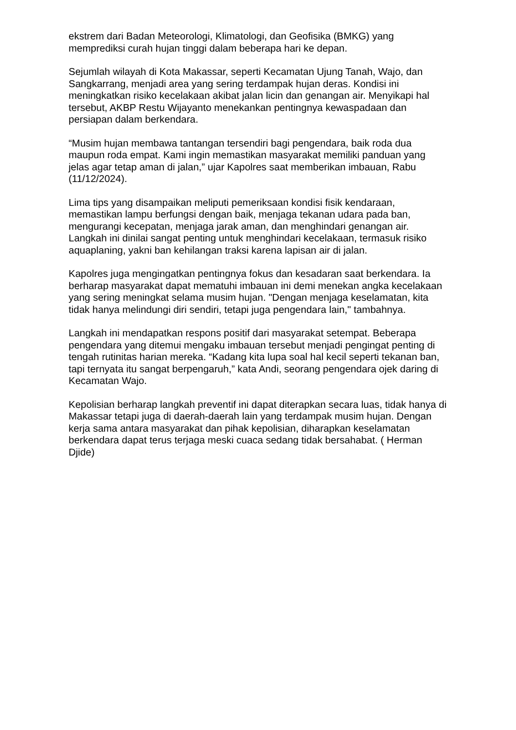ekstrem dari Badan Meteorologi, Klimatologi, dan Geofisika (BMKG) yang memprediksi curah hujan tinggi dalam beberapa hari ke depan.
Sejumlah wilayah di Kota Makassar, seperti Kecamatan Ujung Tanah, Wajo, dan Sangkarrang, menjadi area yang sering terdampak hujan deras. Kondisi ini meningkatkan risiko kecelakaan akibat jalan licin dan genangan air. Menyikapi hal tersebut, AKBP Restu Wijayanto menekankan pentingnya kewaspadaan dan persiapan dalam berkendara.
“Musim hujan membawa tantangan tersendiri bagi pengendara, baik roda dua maupun roda empat. Kami ingin memastikan masyarakat memiliki panduan yang jelas agar tetap aman di jalan,” ujar Kapolres saat memberikan imbauan, Rabu (11/12/2024).
Lima tips yang disampaikan meliputi pemeriksaan kondisi fisik kendaraan, memastikan lampu berfungsi dengan baik, menjaga tekanan udara pada ban, mengurangi kecepatan, menjaga jarak aman, dan menghindari genangan air. Langkah ini dinilai sangat penting untuk menghindari kecelakaan, termasuk risiko aquaplaning, yakni ban kehilangan traksi karena lapisan air di jalan.
Kapolres juga mengingatkan pentingnya fokus dan kesadaran saat berkendara. Ia berharap masyarakat dapat mematuhi imbauan ini demi menekan angka kecelakaan yang sering meningkat selama musim hujan. "Dengan menjaga keselamatan, kita tidak hanya melindungi diri sendiri, tetapi juga pengendara lain," tambahnya.
Langkah ini mendapatkan respons positif dari masyarakat setempat. Beberapa pengendara yang ditemui mengaku imbauan tersebut menjadi pengingat penting di tengah rutinitas harian mereka. “Kadang kita lupa soal hal kecil seperti tekanan ban, tapi ternyata itu sangat berpengaruh,” kata Andi, seorang pengendara ojek daring di Kecamatan Wajo.
Kepolisian berharap langkah preventif ini dapat diterapkan secara luas, tidak hanya di Makassar tetapi juga di daerah-daerah lain yang terdampak musim hujan. Dengan kerja sama antara masyarakat dan pihak kepolisian, diharapkan keselamatan berkendara dapat terus terjaga meski cuaca sedang tidak bersahabat. ( Herman Djide)